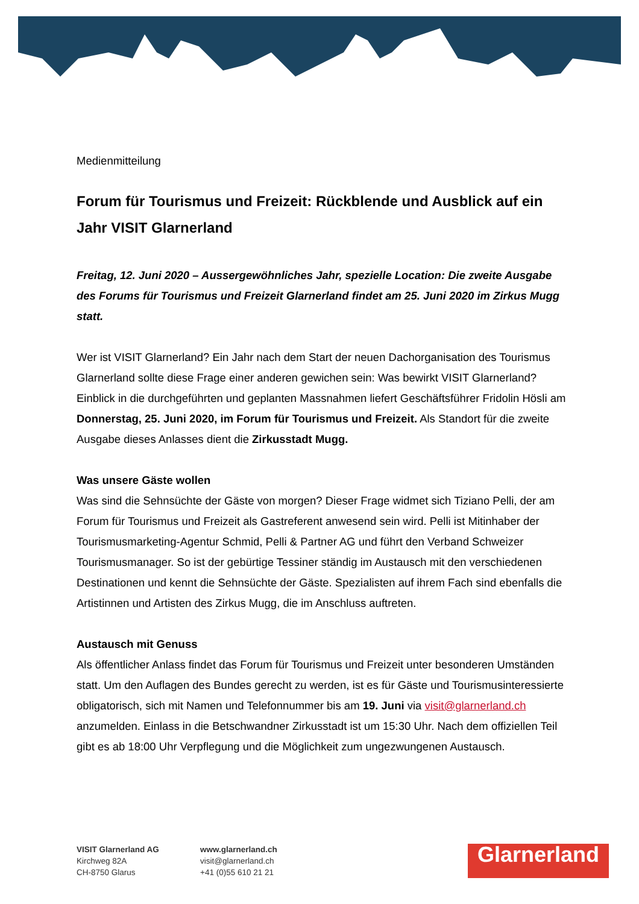Medienmitteilung
Forum für Tourismus und Freizeit: Rückblende und Ausblick auf ein Jahr VISIT Glarnerland
Freitag, 12. Juni 2020 – Aussergewöhnliches Jahr, spezielle Location: Die zweite Ausgabe des Forums für Tourismus und Freizeit Glarnerland findet am 25. Juni 2020 im Zirkus Mugg statt.
Wer ist VISIT Glarnerland? Ein Jahr nach dem Start der neuen Dachorganisation des Tourismus Glarnerland sollte diese Frage einer anderen gewichen sein: Was bewirkt VISIT Glarnerland? Einblick in die durchgeführten und geplanten Massnahmen liefert Geschäftsführer Fridolin Hösli am Donnerstag, 25. Juni 2020, im Forum für Tourismus und Freizeit. Als Standort für die zweite Ausgabe dieses Anlasses dient die Zirkusstadt Mugg.
Was unsere Gäste wollen
Was sind die Sehnsüchte der Gäste von morgen? Dieser Frage widmet sich Tiziano Pelli, der am Forum für Tourismus und Freizeit als Gastreferent anwesend sein wird. Pelli ist Mitinhaber der Tourismusmarketing-Agentur Schmid, Pelli & Partner AG und führt den Verband Schweizer Tourismusmanager. So ist der gebürtige Tessiner ständig im Austausch mit den verschiedenen Destinationen und kennt die Sehnsüchte der Gäste. Spezialisten auf ihrem Fach sind ebenfalls die Artistinnen und Artisten des Zirkus Mugg, die im Anschluss auftreten.
Austausch mit Genuss
Als öffentlicher Anlass findet das Forum für Tourismus und Freizeit unter besonderen Umständen statt. Um den Auflagen des Bundes gerecht zu werden, ist es für Gäste und Tourismusinteressierte obligatorisch, sich mit Namen und Telefonnummer bis am 19. Juni via visit@glarnerland.ch anzumelden. Einlass in die Betschwandner Zirkusstadt ist um 15:30 Uhr. Nach dem offiziellen Teil gibt es ab 18:00 Uhr Verpflegung und die Möglichkeit zum ungezwungenen Austausch.
VISIT Glarnerland AG
Kirchweg 82A
CH-8750 Glarus
www.glarnerland.ch
visit@glarnerland.ch
+41 (0)55 610 21 21
Glarnerland